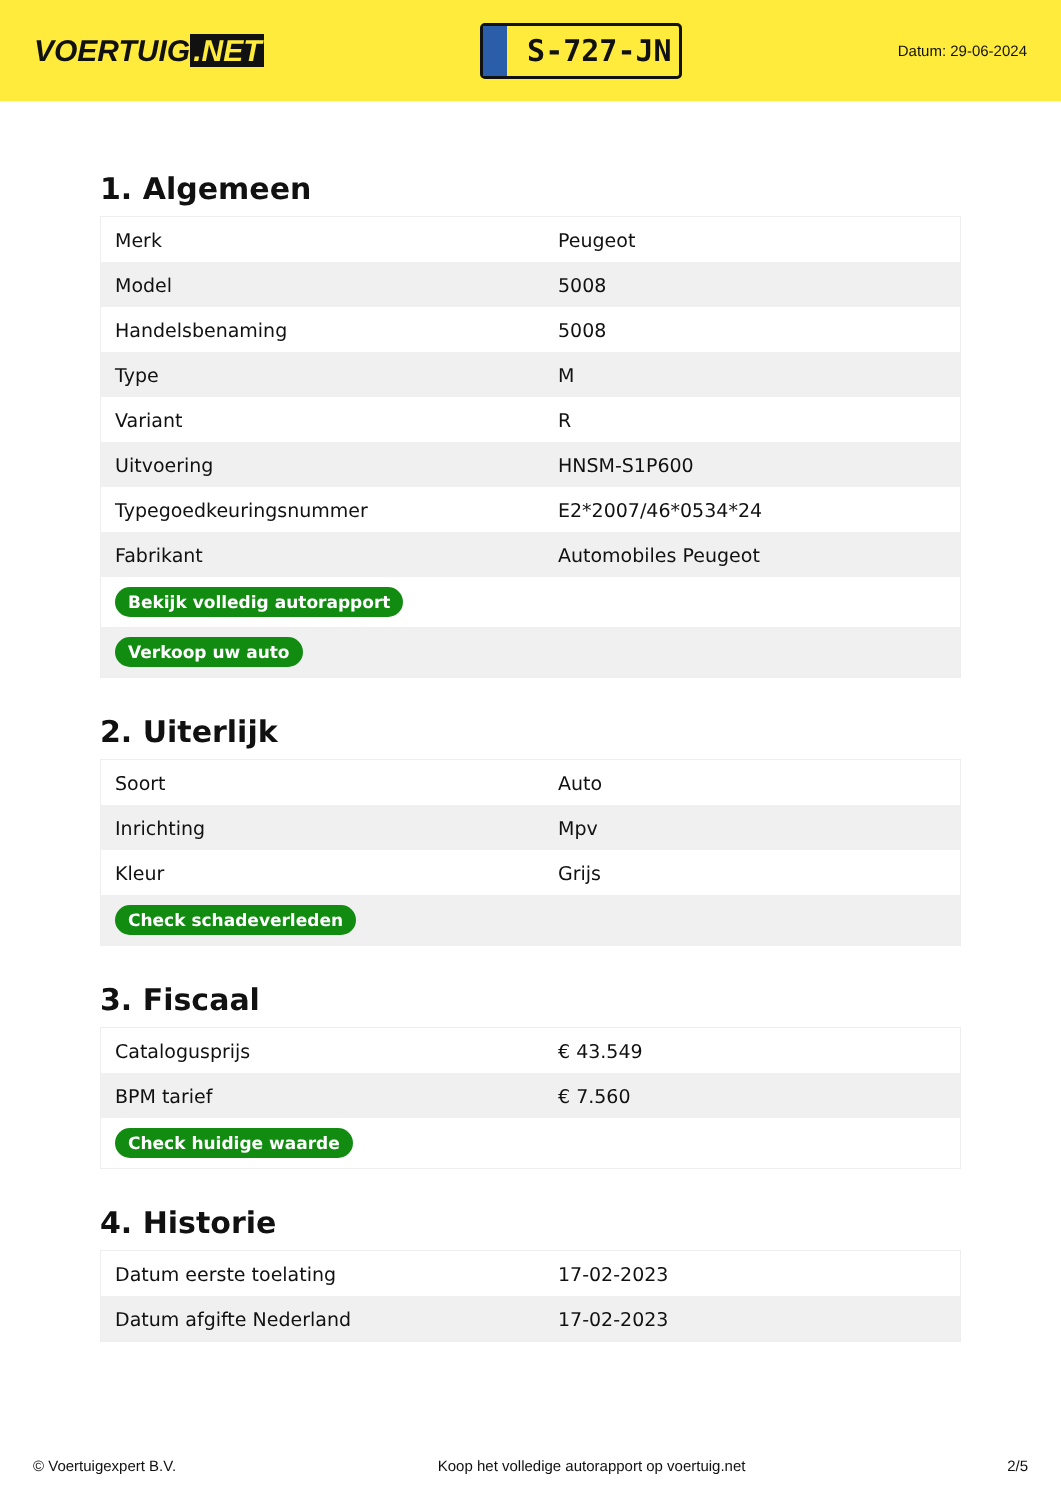VOERTUIG.NET
S-727-JN
Datum: 29-06-2024
1. Algemeen
| Merk | Peugeot |
| Model | 5008 |
| Handelsbenaming | 5008 |
| Type | M |
| Variant | R |
| Uitvoering | HNSM-S1P600 |
| Typegoedkeuringsnummer | E2*2007/46*0534*24 |
| Fabrikant | Automobiles Peugeot |
| Bekijk volledig autorapport | |
| Verkoop uw auto | |
2. Uiterlijk
| Soort | Auto |
| Inrichting | Mpv |
| Kleur | Grijs |
| Check schadeverleden | |
3. Fiscaal
| Catalogusprijs | € 43.549 |
| BPM tarief | € 7.560 |
| Check huidige waarde | |
4. Historie
| Datum eerste toelating | 17-02-2023 |
| Datum afgifte Nederland | 17-02-2023 |
© Voertuigexpert B.V. Koop het volledige autorapport op voertuig.net 2/5